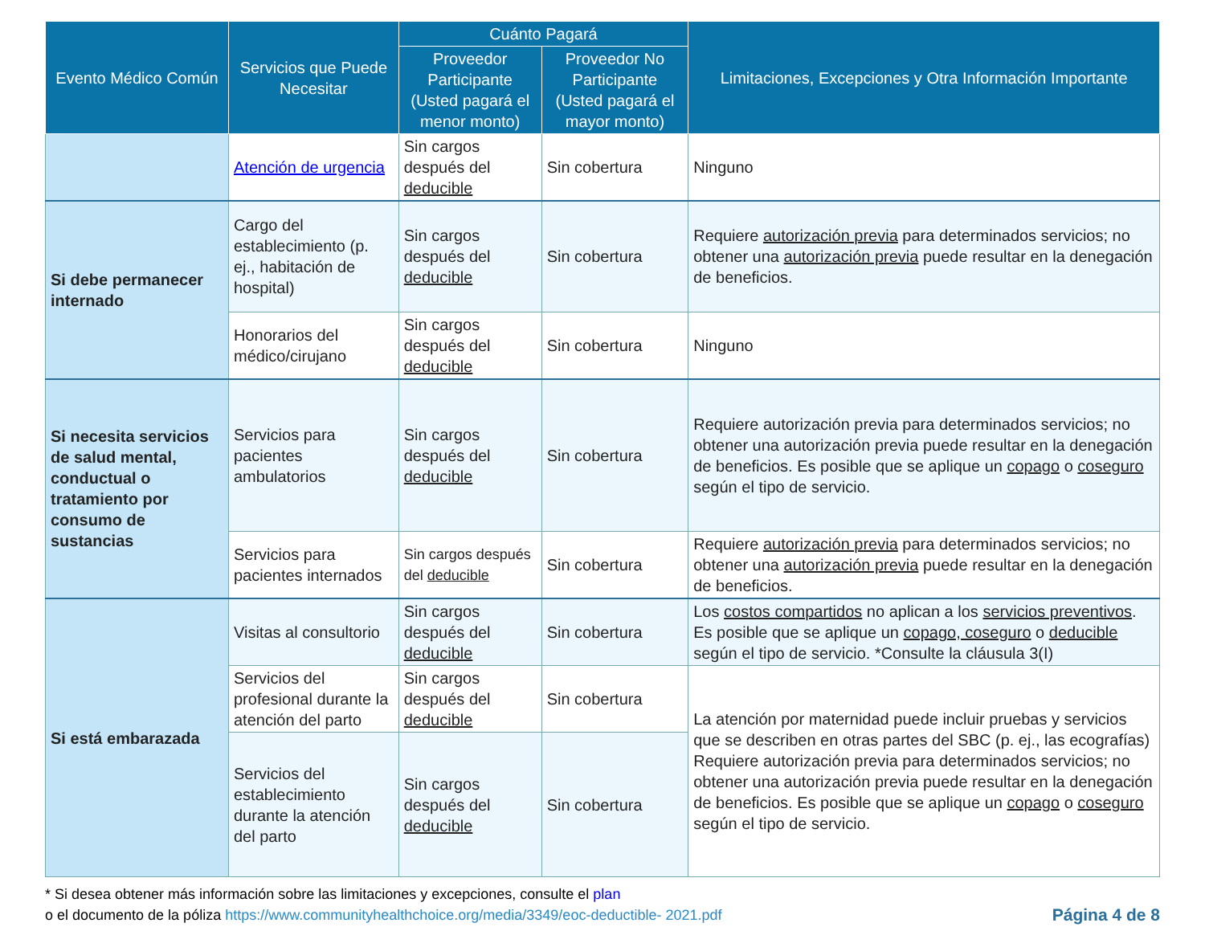| Evento Médico Común | Servicios que Puede Necesitar | Cuánto Pagará | | Limitaciones, Excepciones y Otra Información Importante |
| --- | --- | --- | --- | --- |
| | | Proveedor Participante (Usted pagará el menor monto) | Proveedor No Participante (Usted pagará el mayor monto) | |
| | Atención de urgencia | Sin cargos después del deducible | Sin cobertura | Ninguno |
| Si debe permanecer internado | Cargo del establecimiento (p. ej., habitación de hospital) | Sin cargos después del deducible | Sin cobertura | Requiere autorización previa para determinados servicios; no obtener una autorización previa puede resultar en la denegación de beneficios. |
| | Honorarios del médico/cirujano | Sin cargos después del deducible | Sin cobertura | Ninguno |
| Si necesita servicios de salud mental, conductual o tratamiento por consumo de sustancias | Servicios para pacientes ambulatorios | Sin cargos después del deducible | Sin cobertura | Requiere autorización previa para determinados servicios; no obtener una autorización previa puede resultar en la denegación de beneficios. Es posible que se aplique un copago o coseguro según el tipo de servicio. |
| | Servicios para pacientes internados | Sin cargos después del deducible | Sin cobertura | Requiere autorización previa para determinados servicios; no obtener una autorización previa puede resultar en la denegación de beneficios. |
| Si está embarazada | Visitas al consultorio | Sin cargos después del deducible | Sin cobertura | Los costos compartidos no aplican a los servicios preventivos . Es posible que se aplique un copago, coseguro o deducible según el tipo de servicio. *Consulte la cláusula 3(I) |
| | Servicios del profesional durante la atención del parto | Sin cargos después del deducible | Sin cobertura | La atención por maternidad puede incluir pruebas y servicios que se describen en otras partes del SBC (p. ej., las ecografías) Requiere autorización previa para determinados servicios; no obtener una autorización previa puede resultar en la denegación de beneficios. Es posible que se aplique un copago o coseguro según el tipo de servicio. |
| | Servicios del establecimiento durante la atención del parto | Sin cargos después del deducible | Sin cobertura | |
* Si desea obtener más información sobre las limitaciones y excepciones, consulte el plan
o el documento de la póliza https://www.communityhealthchoice.org/media/3349/eoc-deductible- 2021.pdf
Página 4 de 8